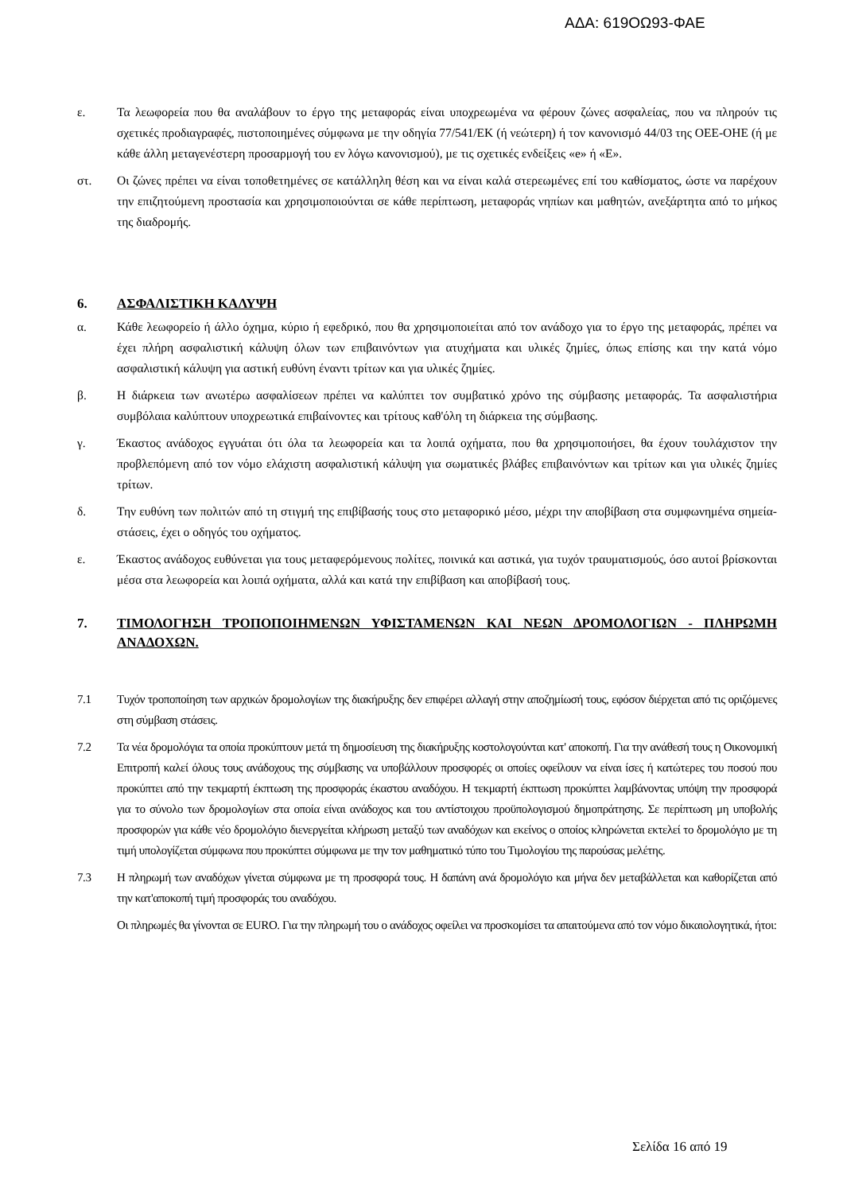ΑΔΑ: 619ΟΩ93-ΦΑΕ
ε. Τα λεωφορεία που θα αναλάβουν το έργο της μεταφοράς είναι υποχρεωμένα να φέρουν ζώνες ασφαλείας, που να πληρούν τις σχετικές προδιαγραφές, πιστοποιημένες σύμφωνα με την οδηγία 77/541/ΕΚ (ή νεώτερη) ή τον κανονισμό 44/03 της ΟΕΕ-ΟΗΕ (ή με κάθε άλλη μεταγενέστερη προσαρμογή του εν λόγω κανονισμού), με τις σχετικές ενδείξεις «e» ή «E».
στ. Οι ζώνες πρέπει να είναι τοποθετημένες σε κατάλληλη θέση και να είναι καλά στερεωμένες επί του καθίσματος, ώστε να παρέχουν την επιζητούμενη προστασία και χρησιμοποιούνται σε κάθε περίπτωση, μεταφοράς νηπίων και μαθητών, ανεξάρτητα από το μήκος της διαδρομής.
6. ΑΣΦΑΛΙΣΤΙΚΗ ΚΑΛΥΨΗ
α. Κάθε λεωφορείο ή άλλο όχημα, κύριο ή εφεδρικό, που θα χρησιμοποιείται από τον ανάδοχο για το έργο της μεταφοράς, πρέπει να έχει πλήρη ασφαλιστική κάλυψη όλων των επιβαινόντων για ατυχήματα και υλικές ζημίες, όπως επίσης και την κατά νόμο ασφαλιστική κάλυψη για αστική ευθύνη έναντι τρίτων και για υλικές ζημίες.
β. Η διάρκεια των ανωτέρω ασφαλίσεων πρέπει να καλύπτει τον συμβατικό χρόνο της σύμβασης μεταφοράς. Τα ασφαλιστήρια συμβόλαια καλύπτουν υποχρεωτικά επιβαίνοντες και τρίτους καθ'όλη τη διάρκεια της σύμβασης.
γ. Έκαστος ανάδοχος εγγυάται ότι όλα τα λεωφορεία και τα λοιπά οχήματα, που θα χρησιμοποιήσει, θα έχουν τουλάχιστον την προβλεπόμενη από τον νόμο ελάχιστη ασφαλιστική κάλυψη για σωματικές βλάβες επιβαινόντων και τρίτων και για υλικές ζημίες τρίτων.
δ. Την ευθύνη των πολιτών από τη στιγμή της επιβίβασής τους στο μεταφορικό μέσο, μέχρι την αποβίβαση στα συμφωνημένα σημεία-στάσεις, έχει ο οδηγός του οχήματος.
ε. Έκαστος ανάδοχος ευθύνεται για τους μεταφερόμενους πολίτες, ποινικά και αστικά, για τυχόν τραυματισμούς, όσο αυτοί βρίσκονται μέσα στα λεωφορεία και λοιπά οχήματα, αλλά και κατά την επιβίβαση και αποβίβασή τους.
7. ΤΙΜΟΛΟΓΗΣΗ ΤΡΟΠΟΠΟΙΗΜΕΝΩΝ ΥΦΙΣΤΑΜΕΝΩΝ ΚΑΙ ΝΕΩΝ ΔΡΟΜΟΛΟΓΙΩΝ - ΠΛΗΡΩΜΗ ΑΝΑΔΟΧΩΝ.
7.1 Τυχόν τροποποίηση των αρχικών δρομολογίων της διακήρυξης δεν επιφέρει αλλαγή στην αποζημίωσή τους, εφόσον διέρχεται από τις οριζόμενες στη σύμβαση στάσεις.
7.2 Τα νέα δρομολόγια τα οποία προκύπτουν μετά τη δημοσίευση της διακήρυξης κοστολογούνται κατ' αποκοπή. Για την ανάθεσή τους η Οικονομική Επιτροπή καλεί όλους τους ανάδοχους της σύμβασης να υποβάλλουν προσφορές οι οποίες οφείλουν να είναι ίσες ή κατώτερες του ποσού που προκύπτει από την τεκμαρτή έκπτωση της προσφοράς έκαστου αναδόχου. Η τεκμαρτή έκπτωση προκύπτει λαμβάνοντας υπόψη την προσφορά για το σύνολο των δρομολογίων στα οποία είναι ανάδοχος και του αντίστοιχου προϋπολογισμού δημοπράτησης. Σε περίπτωση μη υποβολής προσφορών για κάθε νέο δρομολόγιο διενεργείται κλήρωση μεταξύ των αναδόχων και εκείνος ο οποίος κληρώνεται εκτελεί το δρομολόγιο με τη τιμή υπολογίζεται σύμφωνα που προκύπτει σύμφωνα με την τον μαθηματικό τύπο του Τιμολογίου της παρούσας μελέτης.
7.3 Η πληρωμή των αναδόχων γίνεται σύμφωνα με τη προσφορά τους. Η δαπάνη ανά δρομολόγιο και μήνα δεν μεταβάλλεται και καθορίζεται από την κατ'αποκοπή τιμή προσφοράς του αναδόχου.
Οι πληρωμές θα γίνονται σε EURO. Για την πληρωμή του ο ανάδοχος οφείλει να προσκομίσει τα απαιτούμενα από τον νόμο δικαιολογητικά, ήτοι:
Σελίδα 16 από 19